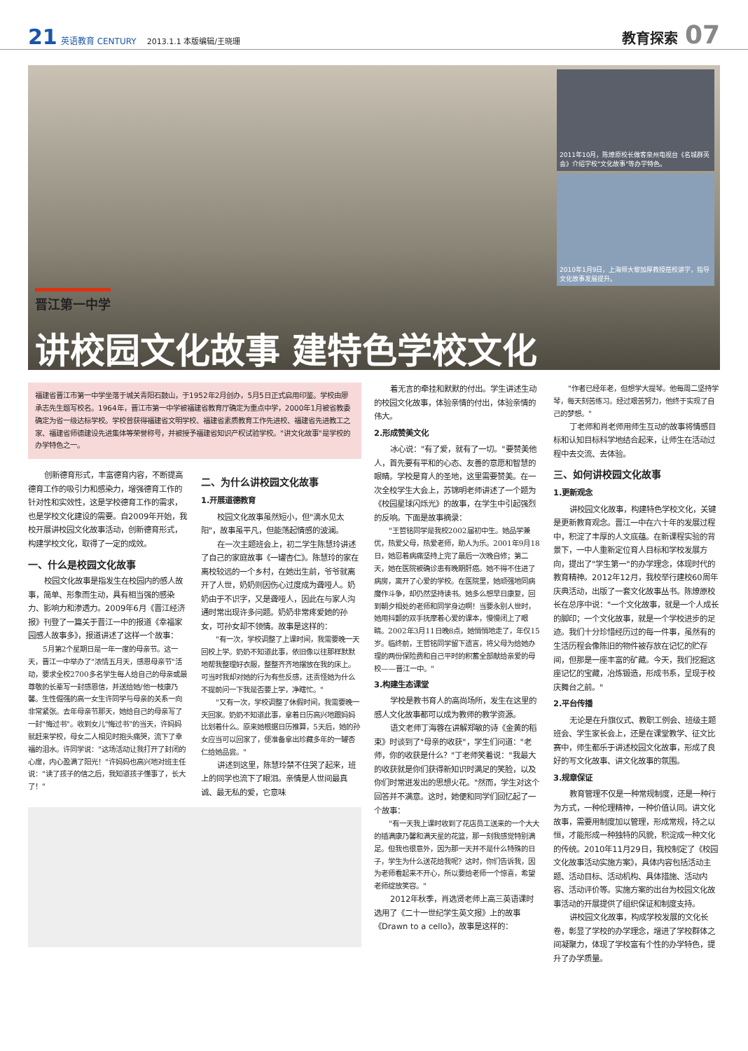21 英语教育 CENTURY 2013.1.1 本版编辑/王晓珊
教育探索 07
2011年10月，陈燎原校长做客泉州电视台《名城群英会》介绍学校"文化故事"等办学特色。
2010年1月9日，上海师大黎加厚教授莅校讲学，指导文化故事发展提升。
晋江第一中学
讲校园文化故事 建特色学校文化
福建省晋江市第一中学坐落于城关青阳石鼓山，于1952年2月创办，5月5日正式启用印鉴。学校由廖承志先生题写校名。1964年，晋江市第一中学被福建省教育厅确定为重点中学，2000年1月被省教委确定为省一级达标学校。学校曾获得福建省文明学校、福建省素质教育工作先进校、福建省先进教工之家、福建省师德建设先进集体等荣誉称号，并被授予福建省知识产权试验学校。"讲文化故事"是学校的办学特色之一。
创新德育形式，丰富德育内容，不断提高德育工作的吸引力和感染力，增强德育工作的针对性和实效性，这是学校德育工作的需求，也是学校文化建设的需要。自2009年开始，我校开展讲校园文化故事活动，创新德育形式，构建学校文化，取得了一定的成效。
一、什么是校园文化故事
校园文化故事是指发生在校园内的感人故事，简单、形象而生动，具有相当强的感染力、影响力和渗透力。2009年6月《晋江经济报》刊登了一篇关于晋江一中的报道《幸福家园感人故事多》，报道讲述了这样一个故事：
5月第2个星期日是一年一度的母亲节。这一天，晋江一中举办了"浓情五月天，感恩母亲节"活动，要求全校2700多名学生每人给自己的母亲或最尊敬的长辈写一封感恩信，并送给她/他一枝康乃馨。生性倔强的高一女生许同学与母亲的关系一向非常紧张。去年母亲节那天，她给自己的母亲写了一封"悔过书"。收到女儿"悔过书"的当天，许妈妈就赶来学校，母女二人相见时抱头痛哭，流下了幸福的泪水。许同学说："这场活动让我打开了封闭的心扉，内心盈满了阳光！"许妈妈也高兴地对班主任说："读了孩子的信之后，我知道孩子懂事了，长大了！"
二、为什么讲校园文化故事
1.开展道德教育
校园文化故事虽然短小，但"滴水见太阳"，故事虽平凡，但能荡起情感的波澜。
在一次主题班会上，初二学生陈慧玲讲述了自己的家庭故事《一罐杏仁》。陈慧玲的家在离校较远的一个乡村，在她出生前，爷爷就离开了人世，奶奶则因伤心过度成为聋哑人。奶奶由于不识字，又是聋哑人，因此在与家人沟通时常出现许多问题。奶奶非常疼爱她的孙女，可孙女却不领情。故事是这样的：
"有一次，学校调整了上课时间，我需要晚一天回校上学。奶奶不知道此事，依旧像以往那样默默地帮我整理好衣服，整整齐齐地摆放在我的床上。可当时我却对她的行为有些反感，还责怪她为什么不提前问一下我是否要上学，净瞎忙。"
"又有一次，学校调整了休假时间，我需要晚一天回家。奶奶不知道此事，拿着日历高兴地跟妈妈比划着什么。原来她根据日历推算，5天后，她的孙女应当可以回家了，便准备拿出珍藏多年的一罐杏仁给她品尝。"
讲述到这里，陈慧玲禁不住哭了起来，班上的同学也流下了眼泪。亲情是人世间最真诚、最无私的爱，它意味
着无言的牵挂和默默的付出。学生讲述生动的校园文化故事，体验亲情的付出，体验亲情的伟大。
2.形成赞美文化
冰心说："有了爱，就有了一切。"要赞美他人，首先要有平和的心态、友善的意愿和智慧的眼睛。学校是育人的圣地，这里需要赞美。在一次全校学生大会上，苏锦明老师讲述了一个题为《校园星球闪烁光》的故事，在学生中引起强烈的反响。下面是故事摘录：
"王哲铭同学是我校2002届初中生。她品学兼优，热爱父母，热爱老师，助人为乐。2001年9月18日，她忍着病痛坚持上完了最后一次晚自修；第二天，她在医院被确诊患有晚期肝癌。她不得不住进了病房，离开了心爱的学校。在医院里，她顽强地同病魔作斗争，却仍然坚持读书。她多么想早日康复，回到朝夕相处的老师和同学身边啊！当要永别人世时，她用抖颤的双手抚摩着心爱的课本，慢慢闭上了眼睛。2002年3月11日晚8点，她悄悄地走了，年仅15岁。临终前，王哲铭同学留下遗言，将父母为给她办理的两份保险费和自己平时的积蓄全部献给亲爱的母校——晋江一中。"
3.构建生态课堂
学校是教书育人的高尚场所，发生在这里的感人文化故事都可以成为教师的教学资源。
语文老师丁海蓉在讲解郑敏的诗《金黄的稻束》时谈到了"母亲的收获"，学生们问道："老师，你的收获是什么？"丁老师笑着说："我最大的收获就是你们获得新知识时满足的笑脸，以及你们时常迸发出的思想火花。"然而，学生对这个回答并不满意。这时，她便和同学们回忆起了一个故事：
"有一天我上课时收到了花店员工送来的一个大大的插满康乃馨和满天星的花篮，那一刻我感觉特别满足。但我也很意外，因为那一天并不是什么特殊的日子，学生为什么送花给我呢？这时，你们告诉我，因为老师看起来不开心，所以要给老师一个惊喜，希望老师绽放笑容。"
2012年秋季，肖选贤老师上高三英语课时选用了《二十一世纪学生英文报》上的故事《Drawn to a cello》，故事是这样的：
"作者已经年老，但想学大提琴。他每周二坚持学琴，每天刻苦练习。经过艰苦努力，他终于实现了自己的梦想。"
丁老师和肖老师用师生互动的故事将情感目标和认知目标科学地结合起来，让师生在活动过程中去交流、去体验。
三、如何讲校园文化故事
1.更新观念
讲校园文化故事，构建特色学校文化，关键是更新教育观念。晋江一中在六十年的发展过程中，积淀了丰厚的人文底蕴。在新课程实验的背景下，一中人重新定位育人目标和学校发展方向，提出了"学生第一"的办学理念，体现时代的教育精神。2012年12月，我校举行建校60周年庆典活动，出版了一套文化故事丛书。陈燎原校长在总序中说："一个文化故事，就是一个人成长的脚印；一个文化故事，就是一个学校进步的足迹。我们十分珍惜经历过的每一件事，虽然有的生活历程会像陈旧的物件被存放在记忆的贮存间，但那是一座丰富的矿藏。今天，我们挖掘这座记忆的宝藏，冶炼锻造，形成书系，呈现于校庆舞台之前。"
2.平台传播
无论是在升旗仪式、教职工例会、班级主题班会、学生家长会上，还是在课堂教学、征文比赛中，师生都乐于讲述校园文化故事，形成了良好的写文化故事、讲文化故事的氛围。
3.规章保证
教育管理不仅是一种常规制度，还是一种行为方式，一种伦理精神，一种价值认同。讲文化故事，需要用制度加以管理，形成常规，持之以恒，才能形成一种独特的风貌，积淀成一种文化的传统。2010年11月29日，我校制定了《校园文化故事活动实施方案》，具体内容包括活动主题、活动目标、活动机构、具体措施、活动内容、活动评价等。实施方案的出台为校园文化故事活动的开展提供了组织保证和制度支持。
讲校园文化故事，构成学校发展的文化长卷，彰显了学校的办学理念，增进了学校群体之间凝聚力，体现了学校富有个性的办学特色，提升了办学质量。